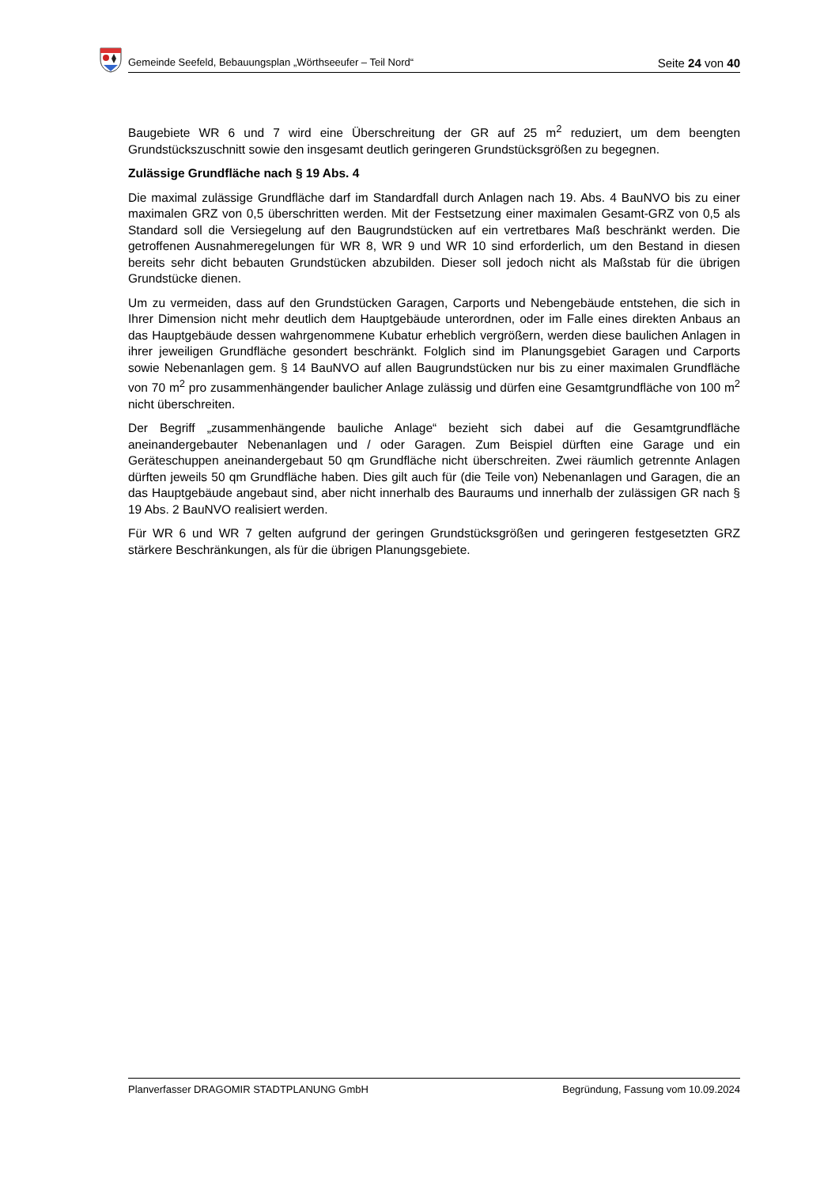Gemeinde Seefeld, Bebauungsplan „Wörthseeufer – Teil Nord“Seite 24 von 40
Baugebiete WR 6 und 7 wird eine Überschreitung der GR auf 25 m<sup>2</sup> reduziert, um dem beengten Grundstückszuschnitt sowie den insgesamt deutlich geringeren Grundstücksgrößen zu begegnen.
Zulässige Grundfläche nach § 19 Abs. 4
Die maximal zulässige Grundfläche darf im Standardfall durch Anlagen nach 19. Abs. 4 BauNVO bis zu einer maximalen GRZ von 0,5 überschritten werden. Mit der Festsetzung einer maximalen Gesamt-GRZ von 0,5 als Standard soll die Versiegelung auf den Baugrundstücken auf ein vertretbares Maß beschränkt werden. Die getroffenen Ausnahmeregelungen für WR 8, WR 9 und WR 10 sind erforderlich, um den Bestand in diesen bereits sehr dicht bebauten Grundstücken abzubilden. Dieser soll jedoch nicht als Maßstab für die übrigen Grundstücke dienen.
Um zu vermeiden, dass auf den Grundstücken Garagen, Carports und Nebengebäude entstehen, die sich in Ihrer Dimension nicht mehr deutlich dem Hauptgebäude unterordnen, oder im Falle eines direkten Anbaus an das Hauptgebäude dessen wahrgenommene Kubatur erheblich vergrößern, werden diese baulichen Anlagen in ihrer jeweiligen Grundfläche gesondert beschränkt. Folglich sind im Planungsgebiet Garagen und Carports sowie Nebenanlagen gem. § 14 BauNVO auf allen Baugrundstücken nur bis zu einer maximalen Grundfläche von 70 m<sup>2</sup> pro zusammenhängender baulicher Anlage zulässig und dürfen eine Gesamtgrundfläche von 100 m<sup>2</sup> nicht überschreiten.
Der Begriff „zusammenhängende bauliche Anlage“ bezieht sich dabei auf die Gesamtgrundfläche aneinandergebauter Nebenanlagen und / oder Garagen. Zum Beispiel dürften eine Garage und ein Geräteschuppen aneinandergebaut 50 qm Grundfläche nicht überschreiten. Zwei räumlich getrennte Anlagen dürften jeweils 50 qm Grundfläche haben. Dies gilt auch für (die Teile von) Nebenanlagen und Garagen, die an das Hauptgebäude angebaut sind, aber nicht innerhalb des Bauraums und innerhalb der zulässigen GR nach § 19 Abs. 2 BauNVO realisiert werden.
Für WR 6 und WR 7 gelten aufgrund der geringen Grundstücksgrößen und geringeren festgesetzten GRZ stärkere Beschränkungen, als für die übrigen Planungsgebiete.
Planverfasser DRAGOMIR STADTPLANUNG GmbH Begründung, Fassung vom 10.09.2024